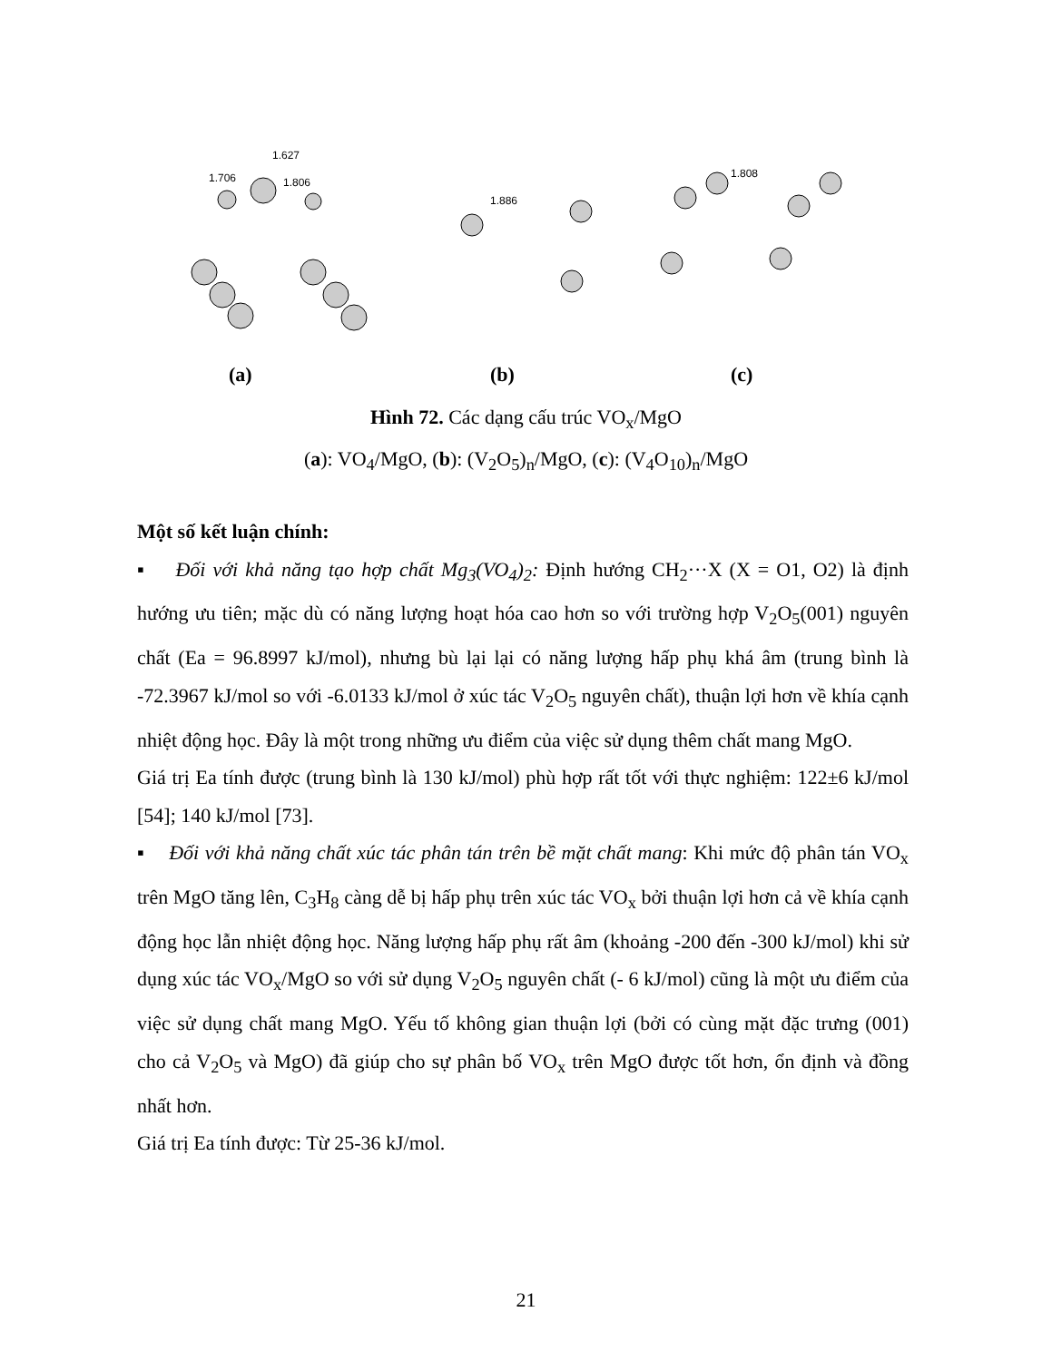1.627
1.706
1.806
1.886
1.808
(a) (b) (c)
Hình 72. Các dạng cấu trúc VO<sub>x</sub>/MgO
(a): VO<sub>4</sub>/MgO, (b): (V<sub>2</sub>O<sub>5</sub>)<sub>n</sub>/MgO, (c): (V<sub>4</sub>O<sub>10</sub>)<sub>n</sub>/MgO
Một số kết luận chính:
▪ Đối với khả năng tạo hợp chất Mg<sub>3</sub>(VO<sub>4</sub>)<sub>2</sub>: Định hướng CH<sub>2</sub>···X (X = O1, O2) là định hướng ưu tiên; mặc dù có năng lượng hoạt hóa cao hơn so với trường hợp V<sub>2</sub>O<sub>5</sub>(001) nguyên chất (Ea = 96.8997 kJ/mol), nhưng bù lại lại có năng lượng hấp phụ khá âm (trung bình là -72.3967 kJ/mol so với -6.0133 kJ/mol ở xúc tác V<sub>2</sub>O<sub>5</sub> nguyên chất), thuận lợi hơn về khía cạnh nhiệt động học. Đây là một trong những ưu điểm của việc sử dụng thêm chất mang MgO.
Giá trị Ea tính được (trung bình là 130 kJ/mol) phù hợp rất tốt với thực nghiệm: 122±6 kJ/mol [54]; 140 kJ/mol [73].
▪ Đối với khả năng chất xúc tác phân tán trên bề mặt chất mang: Khi mức độ phân tán VO<sub>x</sub> trên MgO tăng lên, C<sub>3</sub>H<sub>8</sub> càng dễ bị hấp phụ trên xúc tác VO<sub>x</sub> bởi thuận lợi hơn cả về khía cạnh động học lẫn nhiệt động học. Năng lượng hấp phụ rất âm (khoảng -200 đến -300 kJ/mol) khi sử dụng xúc tác VO<sub>x</sub>/MgO so với sử dụng V<sub>2</sub>O<sub>5</sub> nguyên chất (- 6 kJ/mol) cũng là một ưu điểm của việc sử dụng chất mang MgO. Yếu tố không gian thuận lợi (bởi có cùng mặt đặc trưng (001) cho cả V<sub>2</sub>O<sub>5</sub> và MgO) đã giúp cho sự phân bố VO<sub>x</sub> trên MgO được tốt hơn, ổn định và đồng nhất hơn.
Giá trị Ea tính được: Từ 25-36 kJ/mol.
21